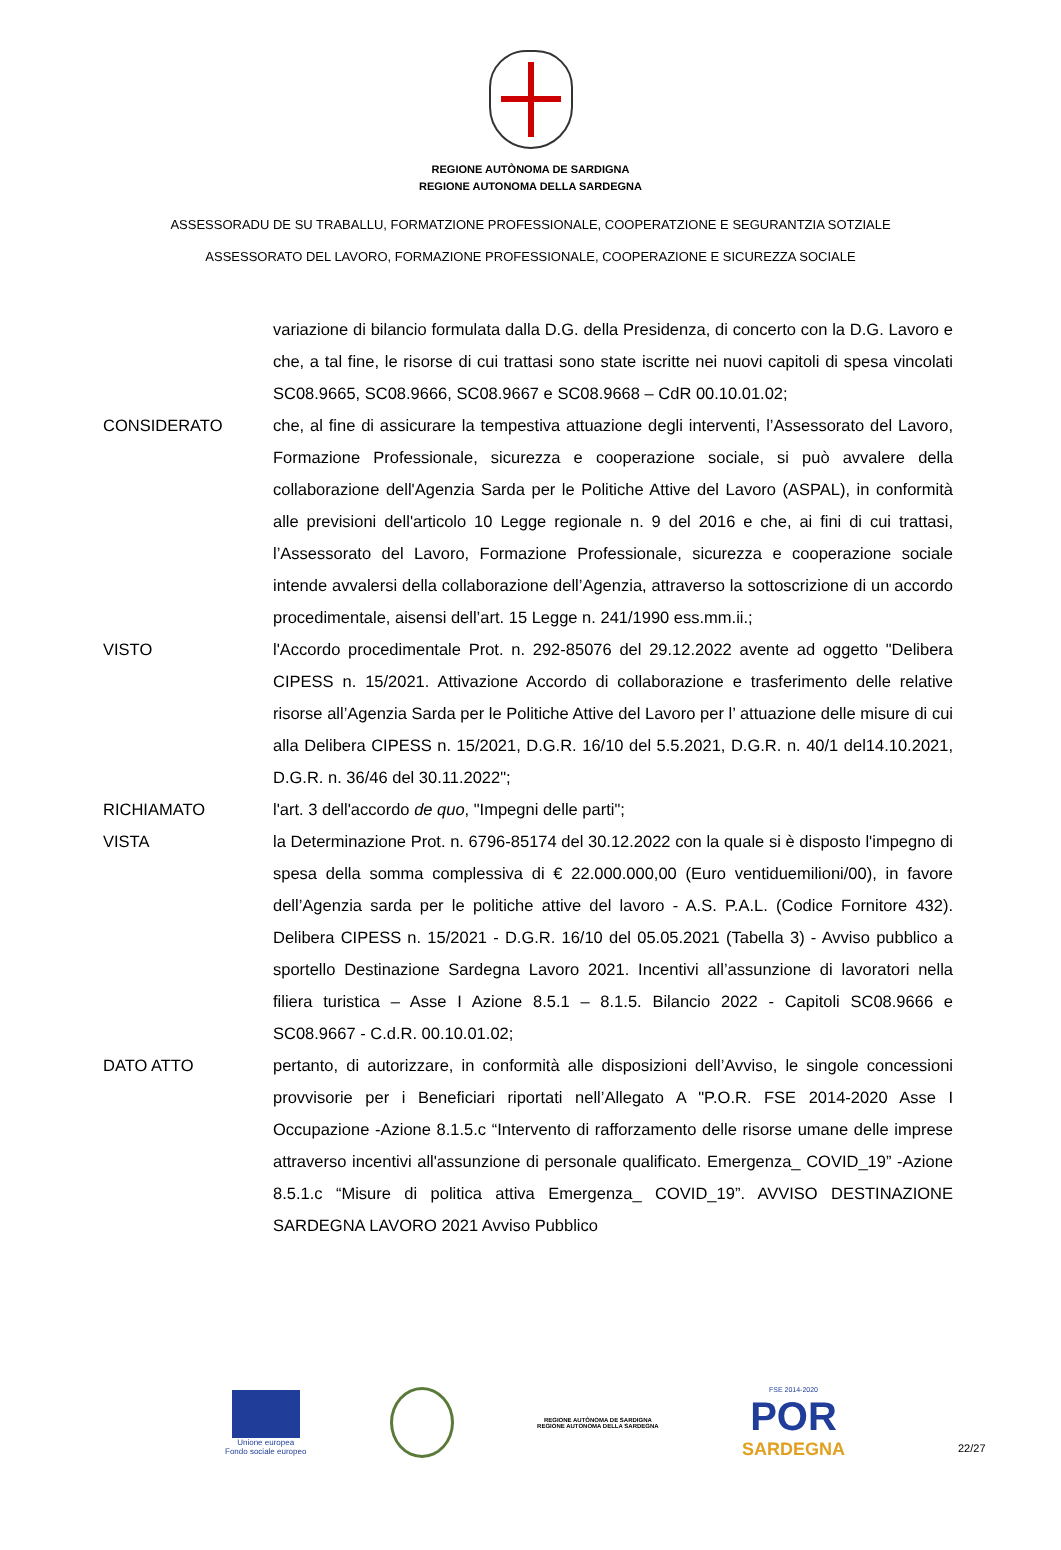REGIONE AUTÒNOMA DE SARDIGNA
REGIONE AUTONOMA DELLA SARDEGNA
ASSESSORADU DE SU TRABALLU, FORMATZIONE PROFESSIONALE, COOPERATZIONE E SEGURANTZIA SOTZIALE
ASSESSORATO DEL LAVORO, FORMAZIONE PROFESSIONALE, COOPERAZIONE E SICUREZZA SOCIALE
variazione di bilancio formulata dalla D.G. della Presidenza, di concerto con la D.G. Lavoro e che, a tal fine, le risorse di cui trattasi sono state iscritte nei nuovi capitoli di spesa vincolati SC08.9665, SC08.9666, SC08.9667 e SC08.9668 – CdR 00.10.01.02;
CONSIDERATO che, al fine di assicurare la tempestiva attuazione degli interventi, l’Assessorato del Lavoro, Formazione Professionale, sicurezza e cooperazione sociale, si può avvalere della collaborazione dell'Agenzia Sarda per le Politiche Attive del Lavoro (ASPAL), in conformità alle previsioni dell'articolo 10 Legge regionale n. 9 del 2016 e che, ai fini di cui trattasi, l’Assessorato del Lavoro, Formazione Professionale, sicurezza e cooperazione sociale intende avvalersi della collaborazione dell’Agenzia, attraverso la sottoscrizione di un accordo procedimentale, aisensi dell’art. 15 Legge n. 241/1990 ess.mm.ii.;
VISTO l'Accordo procedimentale Prot. n. 292-85076 del 29.12.2022 avente ad oggetto "Delibera CIPESS n. 15/2021. Attivazione Accordo di collaborazione e trasferimento delle relative risorse all’Agenzia Sarda per le Politiche Attive del Lavoro per l’ attuazione delle misure di cui alla Delibera CIPESS n. 15/2021, D.G.R. 16/10 del 5.5.2021, D.G.R. n. 40/1 del14.10.2021, D.G.R. n. 36/46 del 30.11.2022";
RICHIAMATO l'art. 3 dell'accordo de quo, "Impegni delle parti";
VISTA la Determinazione Prot. n. 6796-85174 del 30.12.2022 con la quale si è disposto l'impegno di spesa della somma complessiva di € 22.000.000,00 (Euro ventiduemilioni/00), in favore dell’Agenzia sarda per le politiche attive del lavoro - A.S. P.A.L. (Codice Fornitore 432). Delibera CIPESS n. 15/2021 - D.G.R. 16/10 del 05.05.2021 (Tabella 3) - Avviso pubblico a sportello Destinazione Sardegna Lavoro 2021. Incentivi all’assunzione di lavoratori nella filiera turistica – Asse I Azione 8.5.1 – 8.1.5. Bilancio 2022 - Capitoli SC08.9666 e SC08.9667 - C.d.R. 00.10.01.02;
DATO ATTO pertanto, di autorizzare, in conformità alle disposizioni dell’Avviso, le singole concessioni provvisorie per i Beneficiari riportati nell’Allegato A "P.O.R. FSE 2014-2020 Asse I Occupazione -Azione 8.1.5.c “Intervento di rafforzamento delle risorse umane delle imprese attraverso incentivi all'assunzione di personale qualificato. Emergenza_ COVID_19” -Azione 8.5.1.c “Misure di politica attiva Emergenza_ COVID_19”. AVVISO DESTINAZIONE SARDEGNA LAVORO 2021 Avviso Pubblico
Unione europea
Fondo sociale europeo
REGIONE AUTÒNOMA DE SARDIGNA
REGIONE AUTONOMA DELLA SARDEGNA
FSE 2014-2020
POR
SARDEGNA
22/27